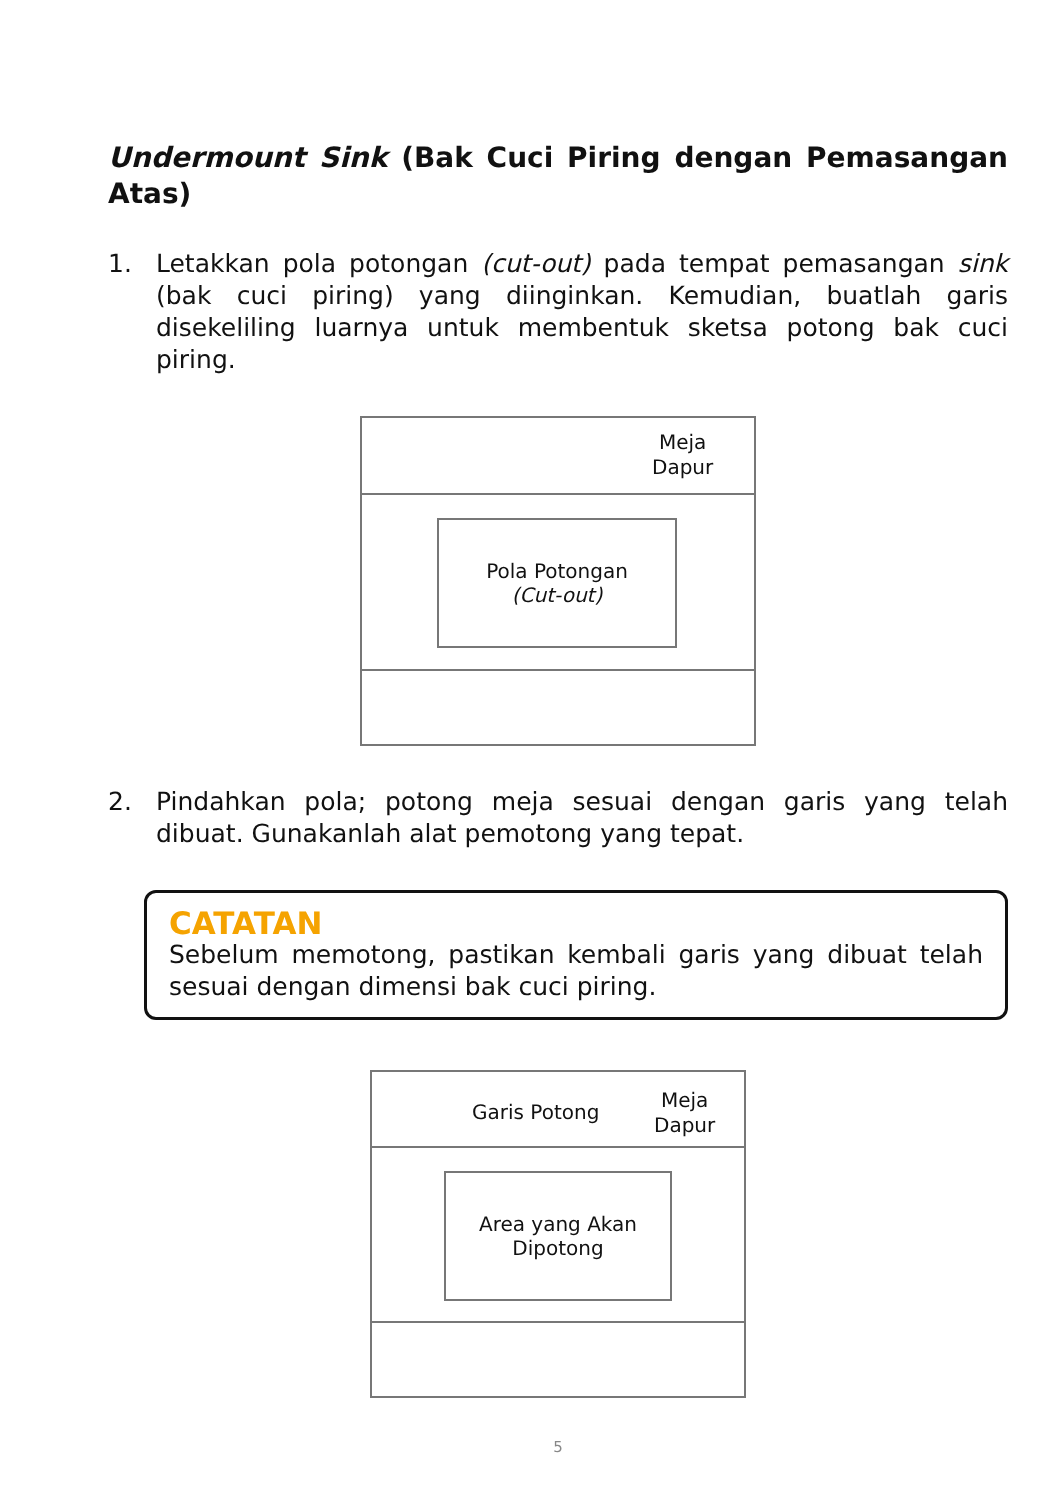Undermount Sink (Bak Cuci Piring dengan Pemasangan Atas)
1. Letakkan pola potongan (cut-out) pada tempat pemasangan sink (bak cuci piring) yang diinginkan. Kemudian, buatlah garis disekeliling luarnya untuk membentuk sketsa potong bak cuci piring.
Meja
Dapur
Pola Potongan
(Cut-out)
2. Pindahkan pola; potong meja sesuai dengan garis yang telah dibuat. Gunakanlah alat pemotong yang tepat.
CATATAN
Sebelum memotong, pastikan kembali garis yang dibuat telah sesuai dengan dimensi bak cuci piring.
Garis Potong
Meja
Dapur
Area yang Akan
Dipotong
5